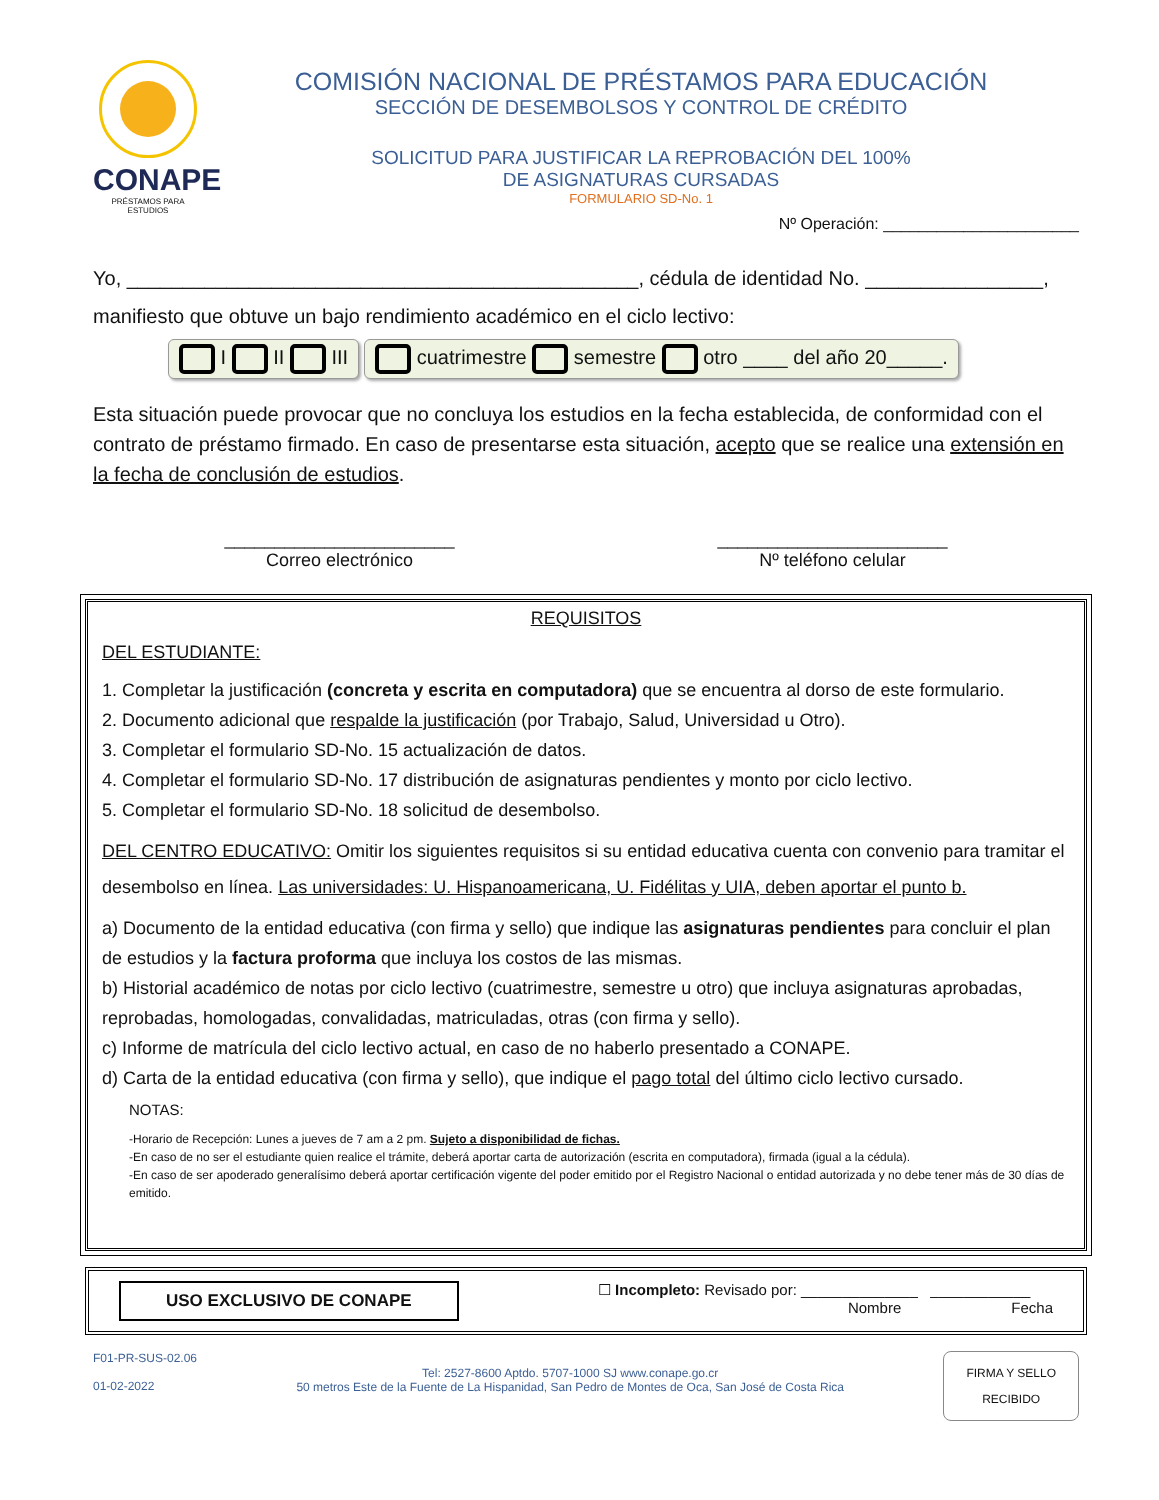CONAPE
PRÉSTAMOS PARA ESTUDIOS
COMISIÓN NACIONAL DE PRÉSTAMOS PARA EDUCACIÓN
SECCIÓN DE DESEMBOLSOS Y CONTROL DE CRÉDITO
SOLICITUD PARA JUSTIFICAR LA REPROBACIÓN DEL 100%
DE ASIGNATURAS CURSADAS
FORMULARIO SD-No. 1
Nº Operación: ______________________
Yo, ______________________________________________, cédula de identidad No. ________________,
manifiesto que obtuve un bajo rendimiento académico en el ciclo lectivo:
I II III cuatrimestre semestre otro ____ del año 20_____.
Esta situación puede provocar que no concluya los estudios en la fecha establecida, de conformidad con el contrato de préstamo firmado. En caso de presentarse esta situación, acepto que se realice una extensión en la fecha de conclusión de estudios.
_______________________
Correo electrónico
_______________________
Nº teléfono celular
REQUISITOS
DEL ESTUDIANTE:
1. Completar la justificación (concreta y escrita en computadora) que se encuentra al dorso de este formulario.
2. Documento adicional que respalde la justificación (por Trabajo, Salud, Universidad u Otro).
3. Completar el formulario SD-No. 15 actualización de datos.
4. Completar el formulario SD-No. 17 distribución de asignaturas pendientes y monto por ciclo lectivo.
5. Completar el formulario SD-No. 18 solicitud de desembolso.
DEL CENTRO EDUCATIVO: Omitir los siguientes requisitos si su entidad educativa cuenta con convenio para tramitar el desembolso en línea. Las universidades: U. Hispanoamericana, U. Fidélitas y UIA, deben aportar el punto b.
a) Documento de la entidad educativa (con firma y sello) que indique las asignaturas pendientes para concluir el plan de estudios y la factura proforma que incluya los costos de las mismas.
b) Historial académico de notas por ciclo lectivo (cuatrimestre, semestre u otro) que incluya asignaturas aprobadas, reprobadas, homologadas, convalidadas, matriculadas, otras (con firma y sello).
c) Informe de matrícula del ciclo lectivo actual, en caso de no haberlo presentado a CONAPE.
d) Carta de la entidad educativa (con firma y sello), que indique el pago total del último ciclo lectivo cursado.
NOTAS:
-Horario de Recepción: Lunes a jueves de 7 am a 2 pm. Sujeto a disponibilidad de fichas.
-En caso de no ser el estudiante quien realice el trámite, deberá aportar carta de autorización (escrita en computadora), firmada (igual a la cédula).
-En caso de ser apoderado generalísimo deberá aportar certificación vigente del poder emitido por el Registro Nacional o entidad autorizada y no debe tener más de 30 días de emitido.
USO EXCLUSIVO DE CONAPE
☐ Incompleto: Revisado por: ______________ ____________
Nombre Fecha
F01-PR-SUS-02.06
01-02-2022
Tel: 2527-8600 Aptdo. 5707-1000 SJ www.conape.go.cr
50 metros Este de la Fuente de La Hispanidad, San Pedro de Montes de Oca, San José de Costa Rica
FIRMA Y SELLO
RECIBIDO